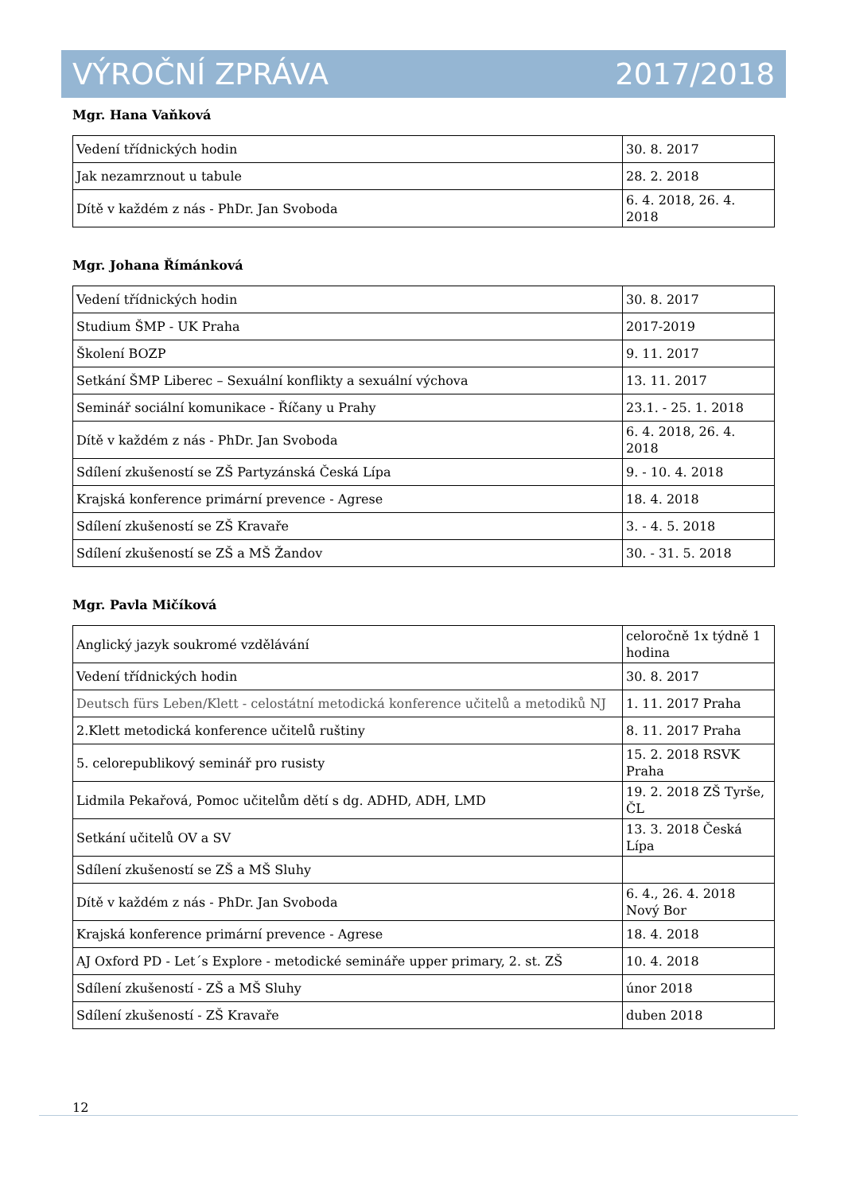VÝROČNÍ ZPRÁVA 2017/2018
Mgr. Hana Vaňková
| Vedení třídnických hodin | 30. 8. 2017 |
| Jak nezamrznout u tabule | 28. 2. 2018 |
| Dítě v každém z nás - PhDr. Jan Svoboda | 6. 4. 2018, 26. 4. 2018 |
Mgr. Johana Římánková
| Vedení třídnických hodin | 30. 8. 2017 |
| Studium ŠMP - UK Praha | 2017-2019 |
| Školení BOZP | 9. 11. 2017 |
| Setkání ŠMP Liberec – Sexuální konflikty a sexuální výchova | 13. 11. 2017 |
| Seminář sociální komunikace - Říčany u Prahy | 23.1. - 25. 1. 2018 |
| Dítě v každém z nás - PhDr. Jan Svoboda | 6. 4. 2018, 26. 4. 2018 |
| Sdílení zkušeností se ZŠ Partyzánská Česká Lípa | 9. - 10. 4. 2018 |
| Krajská konference primární prevence - Agrese | 18. 4. 2018 |
| Sdílení zkušeností se ZŠ Kravaře | 3. - 4. 5. 2018 |
| Sdílení zkušeností se ZŠ a MŠ Žandov | 30. - 31. 5. 2018 |
Mgr. Pavla Mičíková
| Anglický jazyk soukromé vzdělávání | celoročně 1x týdně 1 hodina |
| Vedení třídnických hodin | 30. 8. 2017 |
| Deutsch fürs Leben/Klett - celostátní metodická konference učitelů a metodiků NJ | 1. 11. 2017 Praha |
| 2.Klett metodická konference učitelů ruštiny | 8. 11. 2017 Praha |
| 5. celorepublikový seminář pro rusisty | 15. 2. 2018 RSVK Praha |
| Lidmila Pekařová, Pomoc učitelům dětí s dg. ADHD, ADH, LMD | 19. 2. 2018 ZŠ Tyrše, ČL |
| Setkání učitelů OV a SV | 13. 3. 2018 Česká Lípa |
| Sdílení zkušeností se ZŠ a MŠ Sluhy | |
| Dítě v každém z nás - PhDr. Jan Svoboda | 6. 4., 26. 4. 2018 Nový Bor |
| Krajská konference primární prevence - Agrese | 18. 4. 2018 |
| AJ Oxford PD - Let´s Explore - metodické semináře upper primary, 2. st. ZŠ | 10. 4. 2018 |
| Sdílení zkušeností - ZŠ a MŠ Sluhy | únor 2018 |
| Sdílení zkušeností - ZŠ Kravaře | duben 2018 |
12